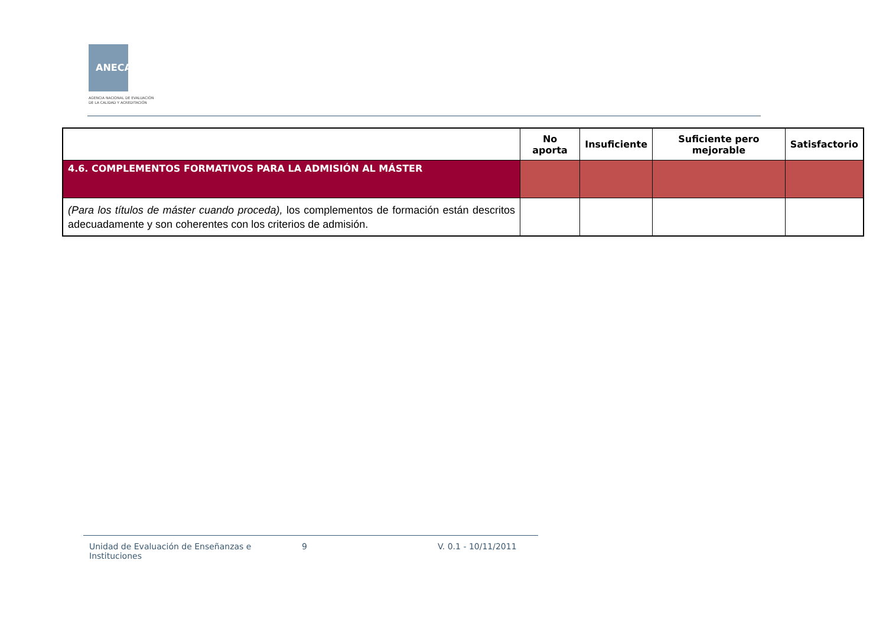ANECA
AGENCIA NACIONAL DE EVALUACIÓN
DE LA CALIDAD Y ACREDITACIÓN
| | No aporta | Insuficiente | Suficiente pero mejorable | Satisfactorio |
| --- | --- | --- | --- | --- |
| 4.6. COMPLEMENTOS FORMATIVOS PARA LA ADMISIÓN AL MÁSTER | | | | |
| (Para los títulos de máster cuando proceda), los complementos de formación están descritos adecuadamente y son coherentes con los criterios de admisión. | | | | |
Unidad de Evaluación de Enseñanzas e Instituciones
9 V. 0.1 - 10/11/2011